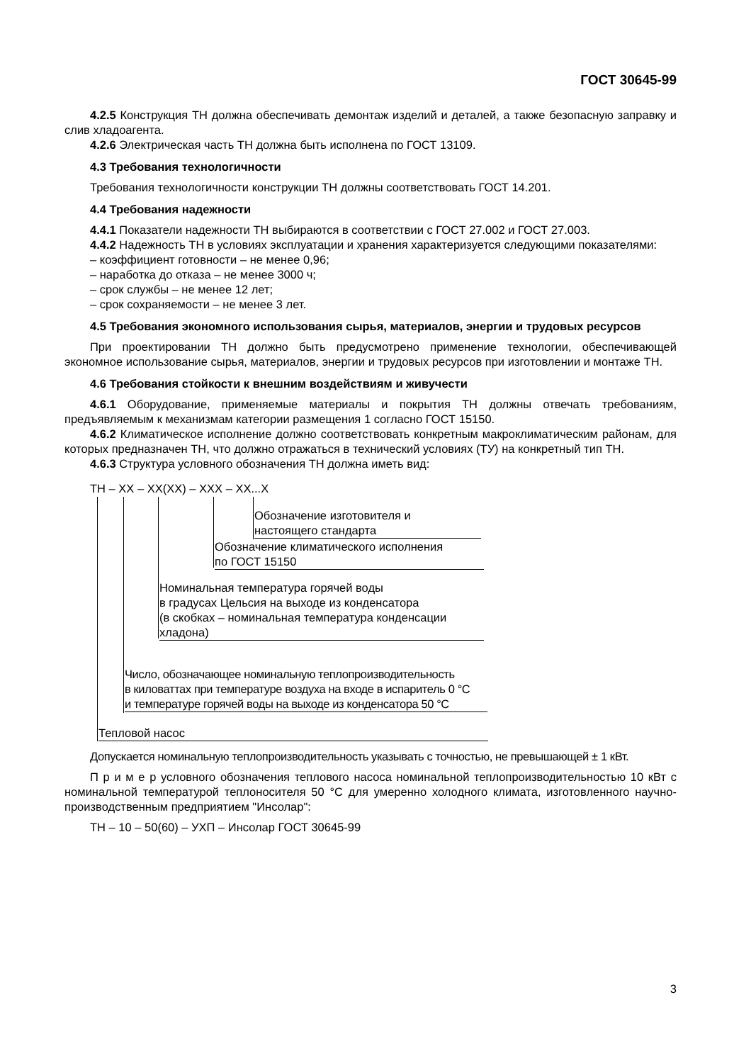ГОСТ 30645-99
4.2.5 Конструкция ТН должна обеспечивать демонтаж изделий и деталей, а также безопасную заправку и слив хладоагента.
4.2.6 Электрическая часть ТН должна быть исполнена по ГОСТ 13109.
4.3 Требования технологичности
Требования технологичности конструкции ТН должны соответствовать ГОСТ 14.201.
4.4 Требования надежности
4.4.1 Показатели надежности ТН выбираются в соответствии с ГОСТ 27.002 и ГОСТ 27.003.
4.4.2 Надежность ТН в условиях эксплуатации и хранения характеризуется следующими показателями:
– коэффициент готовности – не менее 0,96;
– наработка до отказа – не менее 3000 ч;
– срок службы – не менее 12 лет;
– срок сохраняемости – не менее 3 лет.
4.5 Требования экономного использования сырья, материалов, энергии и трудовых ресурсов
При проектировании ТН должно быть предусмотрено применение технологии, обеспечивающей экономное использование сырья, материалов, энергии и трудовых ресурсов при изготовлении и монтаже ТН.
4.6 Требования стойкости к внешним воздействиям и живучести
4.6.1 Оборудование, применяемые материалы и покрытия ТН должны отвечать требованиям, предъявляемым к механизмам категории размещения 1 согласно ГОСТ 15150.
4.6.2 Климатическое исполнение должно соответствовать конкретным макроклиматическим районам, для которых предназначен ТН, что должно отражаться в технический условиях (ТУ) на конкретный тип ТН.
4.6.3 Структура условного обозначения ТН должна иметь вид:
ТН – ХХ – ХХ(ХХ) – ХХХ – ХХ...Х
Обозначение изготовителя и
настоящего стандарта
Обозначение климатического исполнения
по ГОСТ 15150
Номинальная температура горячей воды
в градусах Цельсия на выходе из конденсатора
(в скобках – номинальная температура конденсации
хладона)
Число, обозначающее номинальную теплопроизводительность
в киловаттах при температуре воздуха на входе в испаритель 0 °С
и температуре горячей воды на выходе из конденсатора 50 °С
Тепловой насос
Допускается номинальную теплопроизводительность указывать с точностью, не превышающей ± 1 кВт.
П р и м е р условного обозначения теплового насоса номинальной теплопроизводительностью 10 кВт с номинальной температурой теплоносителя 50 °С для умеренно холодного климата, изготовленного научно-производственным предприятием "Инсолар":
ТН – 10 – 50(60) – УХП – Инсолар ГОСТ 30645-99
3